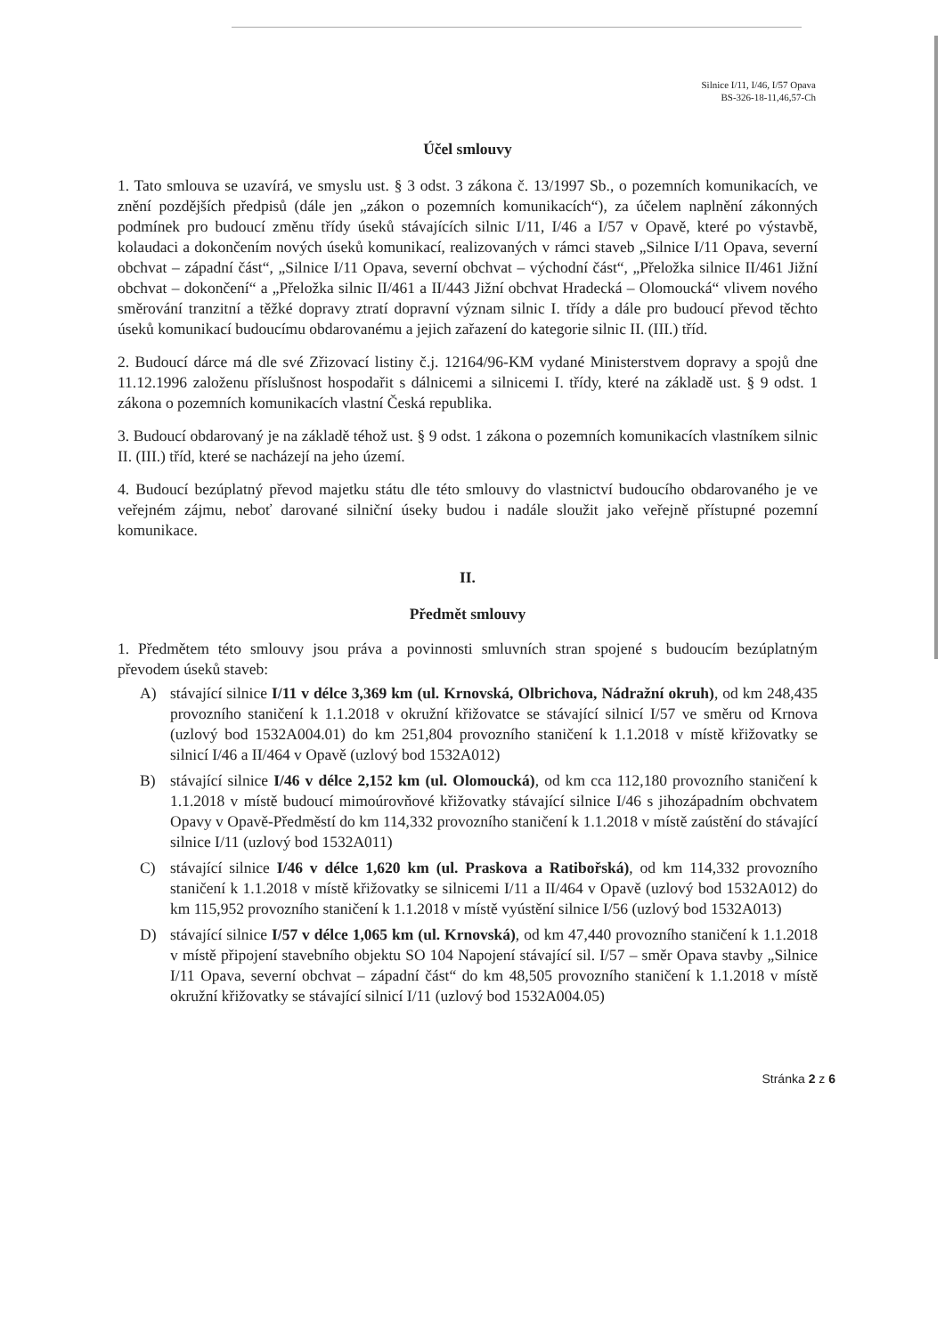Silnice I/11, I/46, I/57 Opava
BS-326-18-11,46,57-Ch
Účel smlouvy
1. Tato smlouva se uzavírá, ve smyslu ust. § 3 odst. 3 zákona č. 13/1997 Sb., o pozemních komunikacích, ve znění pozdějších předpisů (dále jen „zákon o pozemních komunikacích“), za účelem naplnění zákonných podmínek pro budoucí změnu třídy úseků stávajících silnic I/11, I/46 a I/57 v Opavě, které po výstavbě, kolaudaci a dokončením nových úseků komunikací, realizovaných v rámci staveb „Silnice I/11 Opava, severní obchvat – západní část“, „Silnice I/11 Opava, severní obchvat – východní část“, „Přeložka silnice II/461 Jižní obchvat – dokončení“ a „Přeložka silnic II/461 a II/443 Jižní obchvat Hradecká – Olomoucká“ vlivem nového směrování tranzitní a těžké dopravy ztratí dopravní význam silnic I. třídy a dále pro budoucí převod těchto úseků komunikací budoucímu obdarovanému a jejich zařazení do kategorie silnic II. (III.) tříd.
2. Budoucí dárce má dle své Zřizovací listiny č.j. 12164/96-KM vydané Ministerstvem dopravy a spojů dne 11.12.1996 založenu příslušnost hospodařit s dálnicemi a silnicemi I. třídy, které na základě ust. § 9 odst. 1 zákona o pozemních komunikacích vlastní Česká republika.
3. Budoucí obdarovaný je na základě téhož ust. § 9 odst. 1 zákona o pozemních komunikacích vlastníkem silnic II. (III.) tříd, které se nacházejí na jeho území.
4. Budoucí bezúplatný převod majetku státu dle této smlouvy do vlastnictví budoucího obdarovaného je ve veřejném zájmu, neboť darované silniční úseky budou i nadále sloužit jako veřejně přístupné pozemní komunikace.
II.
Předmět smlouvy
1. Předmětem této smlouvy jsou práva a povinnosti smluvních stran spojené s budoucím bezúplatným převodem úseků staveb:
A) stávající silnice I/11 v délce 3,369 km (ul. Krnovská, Olbrichova, Nádražní okruh), od km 248,435 provozního staničení k 1.1.2018 v okružní křižovatce se stávající silnicí I/57 ve směru od Krnova (uzlový bod 1532A004.01) do km 251,804 provozního staničení k 1.1.2018 v místě křižovatky se silnicí I/46 a II/464 v Opavě (uzlový bod 1532A012)
B) stávající silnice I/46 v délce 2,152 km (ul. Olomoucká), od km cca 112,180 provozního staničení k 1.1.2018 v místě budoucí mimoúrovňové křižovatky stávající silnice I/46 s jihozápadním obchvatem Opavy v Opavě-Předměstí do km 114,332 provozního staničení k 1.1.2018 v místě zaústění do stávající silnice I/11 (uzlový bod 1532A011)
C) stávající silnice I/46 v délce 1,620 km (ul. Praskova a Ratibořská), od km 114,332 provozního staničení k 1.1.2018 v místě křižovatky se silnicemi I/11 a II/464 v Opavě (uzlový bod 1532A012) do km 115,952 provozního staničení k 1.1.2018 v místě vyústění silnice I/56 (uzlový bod 1532A013)
D) stávající silnice I/57 v délce 1,065 km (ul. Krnovská), od km 47,440 provozního staničení k 1.1.2018 v místě připojení stavebního objektu SO 104 Napojení stávající sil. I/57 – směr Opava stavby „Silnice I/11 Opava, severní obchvat – západní část“ do km 48,505 provozního staničení k 1.1.2018 v místě okružní křižovatky se stávající silnicí I/11 (uzlový bod 1532A004.05)
Stránka 2 z 6